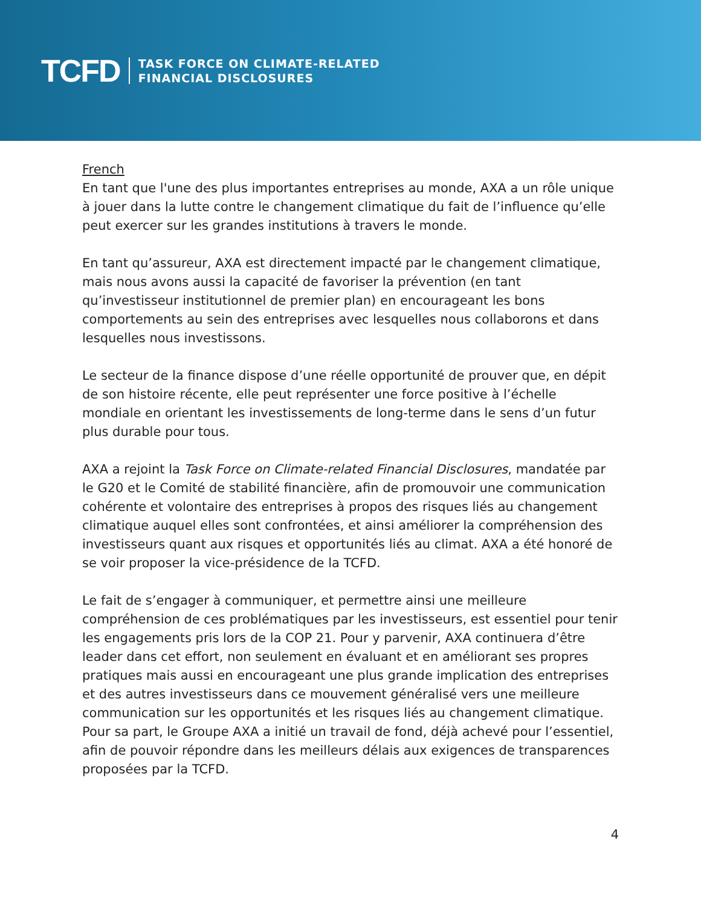TCFD TASK FORCE ON CLIMATE-RELATED
FINANCIAL DISCLOSURES
French
En tant que l'une des plus importantes entreprises au monde, AXA a un rôle unique à jouer dans la lutte contre le changement climatique du fait de l’influence qu’elle peut exercer sur les grandes institutions à travers le monde.
En tant qu’assureur, AXA est directement impacté par le changement climatique, mais nous avons aussi la capacité de favoriser la prévention (en tant qu’investisseur institutionnel de premier plan) en encourageant les bons comportements au sein des entreprises avec lesquelles nous collaborons et dans lesquelles nous investissons.
Le secteur de la finance dispose d’une réelle opportunité de prouver que, en dépit de son histoire récente, elle peut représenter une force positive à l’échelle mondiale en orientant les investissements de long-terme dans le sens d’un futur plus durable pour tous.
AXA a rejoint la Task Force on Climate-related Financial Disclosures, mandatée par le G20 et le Comité de stabilité financière, afin de promouvoir une communication cohérente et volontaire des entreprises à propos des risques liés au changement climatique auquel elles sont confrontées, et ainsi améliorer la compréhension des investisseurs quant aux risques et opportunités liés au climat. AXA a été honoré de se voir proposer la vice-présidence de la TCFD.
Le fait de s’engager à communiquer, et permettre ainsi une meilleure compréhension de ces problématiques par les investisseurs, est essentiel pour tenir les engagements pris lors de la COP 21. Pour y parvenir, AXA continuera d’être leader dans cet effort, non seulement en évaluant et en améliorant ses propres pratiques mais aussi en encourageant une plus grande implication des entreprises et des autres investisseurs dans ce mouvement généralisé vers une meilleure communication sur les opportunités et les risques liés au changement climatique. Pour sa part, le Groupe AXA a initié un travail de fond, déjà achevé pour l’essentiel, afin de pouvoir répondre dans les meilleurs délais aux exigences de transparences proposées par la TCFD.
4